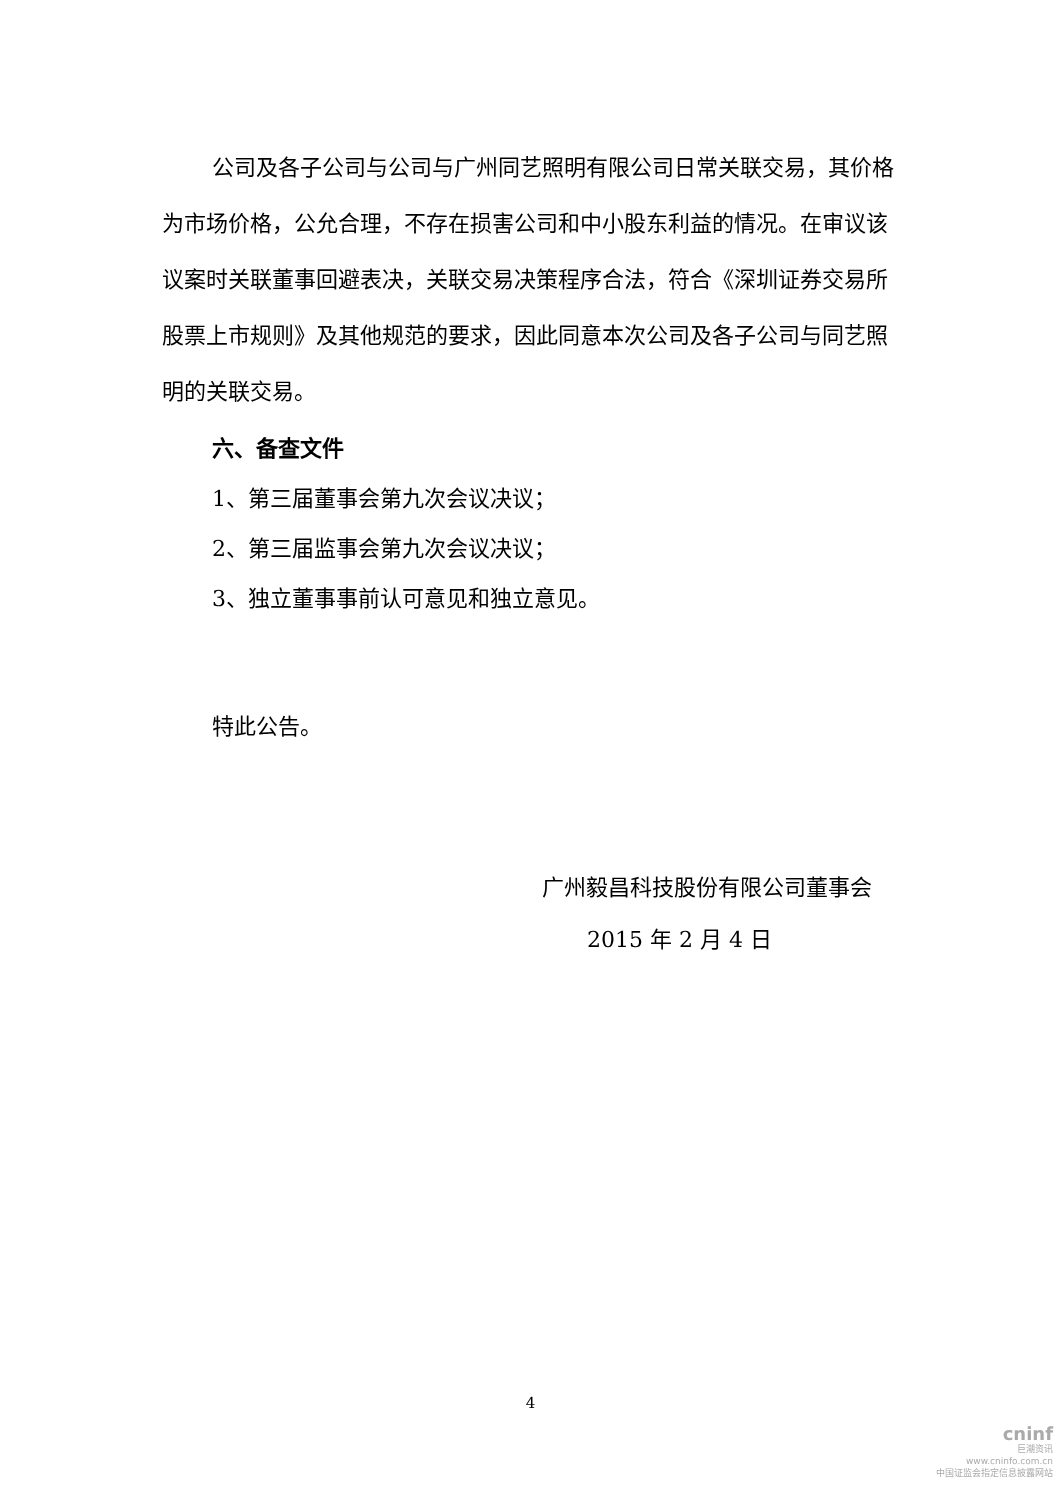公司及各子公司与公司与广州同艺照明有限公司日常关联交易，其价格为市场价格，公允合理，不存在损害公司和中小股东利益的情况。在审议该议案时关联董事回避表决，关联交易决策程序合法，符合《深圳证券交易所股票上市规则》及其他规范的要求，因此同意本次公司及各子公司与同艺照明的关联交易。
六、备查文件
1、第三届董事会第九次会议决议；
2、第三届监事会第九次会议决议；
3、独立董事事前认可意见和独立意见。
特此公告。
广州毅昌科技股份有限公司董事会
2015 年 2 月 4 日
4
cninf
巨潮资讯
www.cninfo.com.cn
中国证监会指定信息披露网站